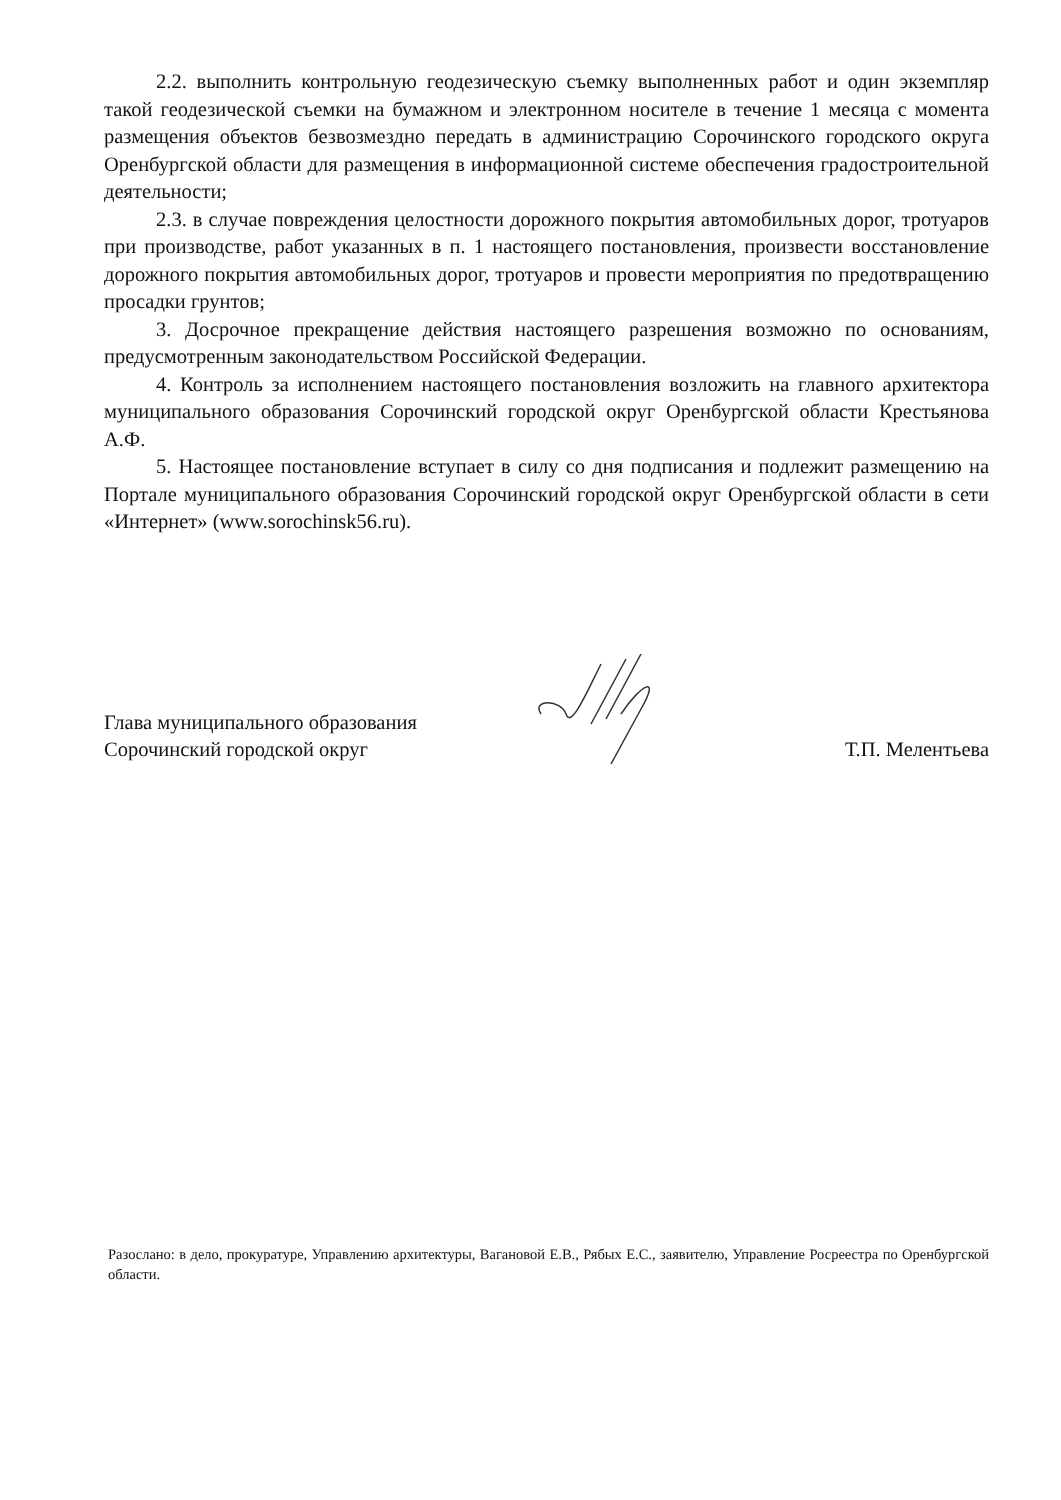2.2. выполнить контрольную геодезическую съемку выполненных работ и один экземпляр такой геодезической съемки на бумажном и электронном носителе в течение 1 месяца с момента размещения объектов безвозмездно передать в администрацию Сорочинского городского округа Оренбургской области для размещения в информационной системе обеспечения градостроительной деятельности;
2.3. в случае повреждения целостности дорожного покрытия автомобильных дорог, тротуаров при производстве, работ указанных в п. 1 настоящего постановления, произвести восстановление дорожного покрытия автомобильных дорог, тротуаров и провести мероприятия по предотвращению просадки грунтов;
3. Досрочное прекращение действия настоящего разрешения возможно по основаниям, предусмотренным законодательством Российской Федерации.
4. Контроль за исполнением настоящего постановления возложить на главного архитектора муниципального образования Сорочинский городской округ Оренбургской области Крестьянова А.Ф.
5. Настоящее постановление вступает в силу со дня подписания и подлежит размещению на Портале муниципального образования Сорочинский городской округ Оренбургской области в сети «Интернет» (www.sorochinsk56.ru).
Глава муниципального образования
Сорочинский городской округ
Т.П. Мелентьева
Разослано: в дело, прокуратуре, Управлению архитектуры, Вагановой Е.В., Рябых Е.С., заявителю, Управление Росреестра по Оренбургской области.